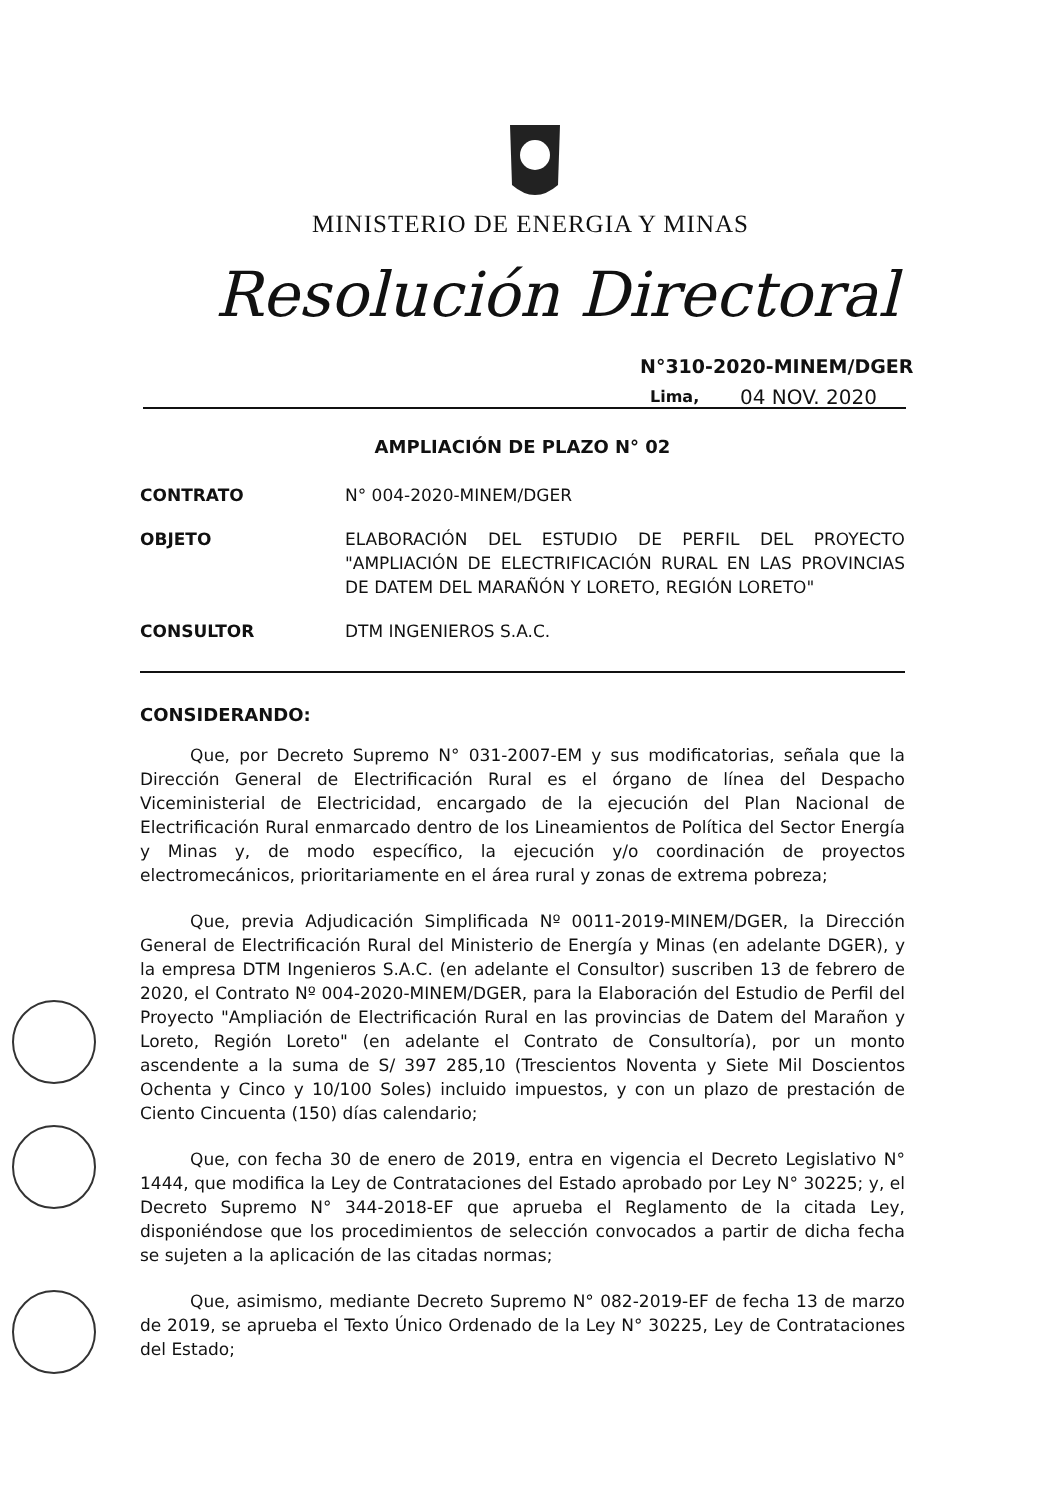MINISTERIO DE ENERGIA Y MINAS
Resolución Directoral
N°310-2020-MINEM/DGER
Lima, 04 NOV. 2020
AMPLIACIÓN DE PLAZO N° 02
CONTRATO N° 004-2020-MINEM/DGER
OBJETO ELABORACIÓN DEL ESTUDIO DE PERFIL DEL PROYECTO "AMPLIACIÓN DE ELECTRIFICACIÓN RURAL EN LAS PROVINCIAS DE DATEM DEL MARAÑÓN Y LORETO, REGIÓN LORETO"
CONSULTOR DTM INGENIEROS S.A.C.
CONSIDERANDO:
Que, por Decreto Supremo N° 031-2007-EM y sus modificatorias, señala que la Dirección General de Electrificación Rural es el órgano de línea del Despacho Viceministerial de Electricidad, encargado de la ejecución del Plan Nacional de Electrificación Rural enmarcado dentro de los Lineamientos de Política del Sector Energía y Minas y, de modo específico, la ejecución y/o coordinación de proyectos electromecánicos, prioritariamente en el área rural y zonas de extrema pobreza;
Que, previa Adjudicación Simplificada Nº 0011-2019-MINEM/DGER, la Dirección General de Electrificación Rural del Ministerio de Energía y Minas (en adelante DGER), y la empresa DTM Ingenieros S.A.C. (en adelante el Consultor) suscriben 13 de febrero de 2020, el Contrato Nº 004-2020-MINEM/DGER, para la Elaboración del Estudio de Perfil del Proyecto "Ampliación de Electrificación Rural en las provincias de Datem del Marañon y Loreto, Región Loreto" (en adelante el Contrato de Consultoría), por un monto ascendente a la suma de S/ 397 285,10 (Trescientos Noventa y Siete Mil Doscientos Ochenta y Cinco y 10/100 Soles) incluido impuestos, y con un plazo de prestación de Ciento Cincuenta (150) días calendario;
Que, con fecha 30 de enero de 2019, entra en vigencia el Decreto Legislativo N° 1444, que modifica la Ley de Contrataciones del Estado aprobado por Ley N° 30225; y, el Decreto Supremo N° 344-2018-EF que aprueba el Reglamento de la citada Ley, disponiéndose que los procedimientos de selección convocados a partir de dicha fecha se sujeten a la aplicación de las citadas normas;
Que, asimismo, mediante Decreto Supremo N° 082-2019-EF de fecha 13 de marzo de 2019, se aprueba el Texto Único Ordenado de la Ley N° 30225, Ley de Contrataciones del Estado;